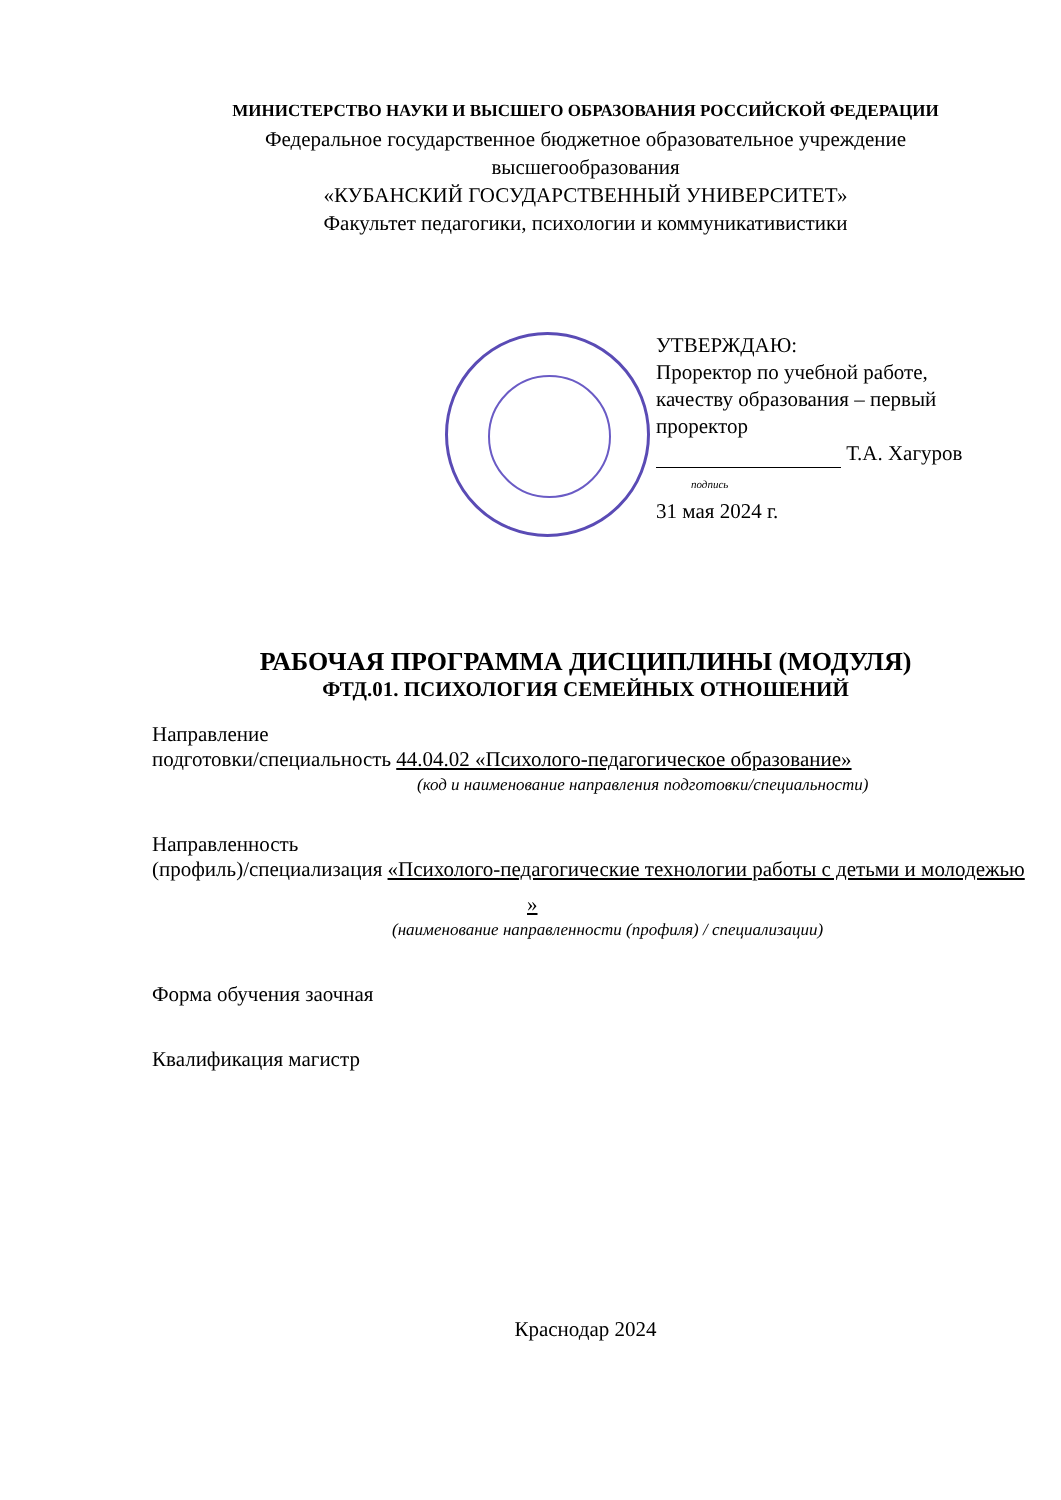МИНИСТЕРСТВО НАУКИ И ВЫСШЕГО ОБРАЗОВАНИЯ РОССИЙСКОЙ ФЕДЕРАЦИИ
Федеральное государственное бюджетное образовательное учреждение
высшегообразования
«КУБАНСКИЙ ГОСУДАРСТВЕННЫЙ УНИВЕРСИТЕТ»
Факультет педагогики, психологии и коммуникативистики
УТВЕРЖДАЮ:
Проректор по учебной работе,
качеству образования – первый
проректор
Т.А. Хагуров
подпись
31 мая 2024 г.
РАБОЧАЯ ПРОГРАММА ДИСЦИПЛИНЫ (МОДУЛЯ)
ФТД.01. ПСИХОЛОГИЯ СЕМЕЙНЫХ ОТНОШЕНИЙ
Направление
подготовки/специальность 44.04.02 «Психолого-педагогическое образование»
(код и наименование направления подготовки/специальности)
Направленность
(профиль)/специализация «Психолого-педагогические технологии работы с детьми и молодежью
»
(наименование направленности (профиля) / специализации)
Форма обучения заочная
Квалификация магистр
Краснодар 2024